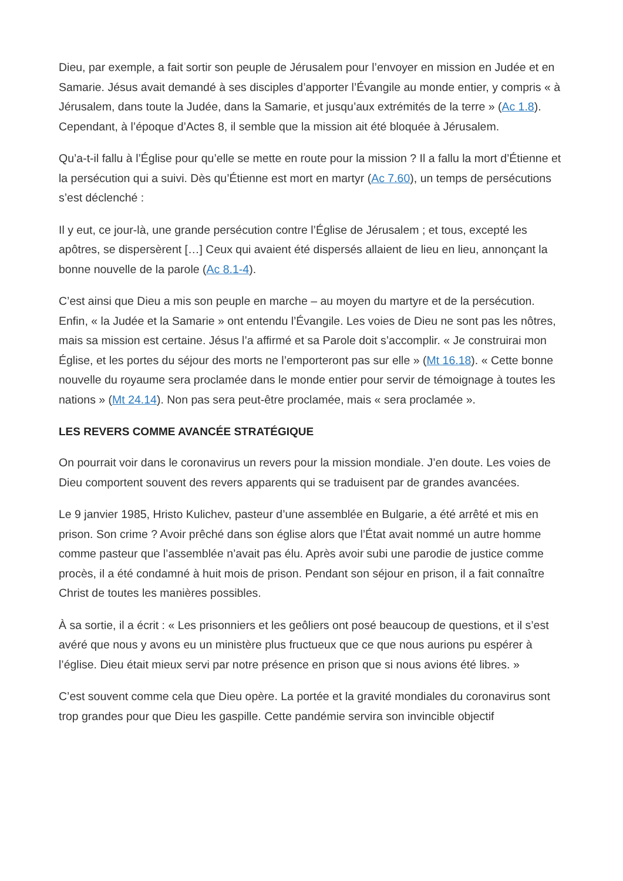Dieu, par exemple, a fait sortir son peuple de Jérusalem pour l’envoyer en mission en Judée et en Samarie. Jésus avait demandé à ses disciples d’apporter l’Évangile au monde entier, y compris « à Jérusalem, dans toute la Judée, dans la Samarie, et jusqu’aux extrémités de la terre » (Ac 1.8). Cependant, à l’époque d’Actes 8, il semble que la mission ait été bloquée à Jérusalem.
Qu’a-t-il fallu à l’Église pour qu’elle se mette en route pour la mission ? Il a fallu la mort d’Étienne et la persécution qui a suivi. Dès qu’Étienne est mort en martyr (Ac 7.60), un temps de persécutions s’est déclenché :
Il y eut, ce jour-là, une grande persécution contre l’Église de Jérusalem ; et tous, excepté les apôtres, se dispersèrent […] Ceux qui avaient été dispersés allaient de lieu en lieu, annonçant la bonne nouvelle de la parole (Ac 8.1-4).
C’est ainsi que Dieu a mis son peuple en marche – au moyen du martyre et de la persécution. Enfin, « la Judée et la Samarie » ont entendu l’Évangile. Les voies de Dieu ne sont pas les nôtres, mais sa mission est certaine. Jésus l’a affirmé et sa Parole doit s’accomplir. « Je construirai mon Église, et les portes du séjour des morts ne l’emporteront pas sur elle » (Mt 16.18). « Cette bonne nouvelle du royaume sera proclamée dans le monde entier pour servir de témoignage à toutes les nations » (Mt 24.14). Non pas sera peut-être proclamée, mais « sera proclamée ».
LES REVERS COMME AVANCÉE STRATÉGIQUE
On pourrait voir dans le coronavirus un revers pour la mission mondiale. J’en doute. Les voies de Dieu comportent souvent des revers apparents qui se traduisent par de grandes avancées.
Le 9 janvier 1985, Hristo Kulichev, pasteur d’une assemblée en Bulgarie, a été arrêté et mis en prison. Son crime ? Avoir prêché dans son église alors que l’État avait nommé un autre homme comme pasteur que l’assemblée n’avait pas élu. Après avoir subi une parodie de justice comme procès, il a été condamné à huit mois de prison. Pendant son séjour en prison, il a fait connaître Christ de toutes les manières possibles.
À sa sortie, il a écrit : « Les prisonniers et les geôliers ont posé beaucoup de questions, et il s’est avéré que nous y avons eu un ministère plus fructueux que ce que nous aurions pu espérer à l’église. Dieu était mieux servi par notre présence en prison que si nous avions été libres. »
C’est souvent comme cela que Dieu opère. La portée et la gravité mondiales du coronavirus sont trop grandes pour que Dieu les gaspille. Cette pandémie servira son invincible objectif